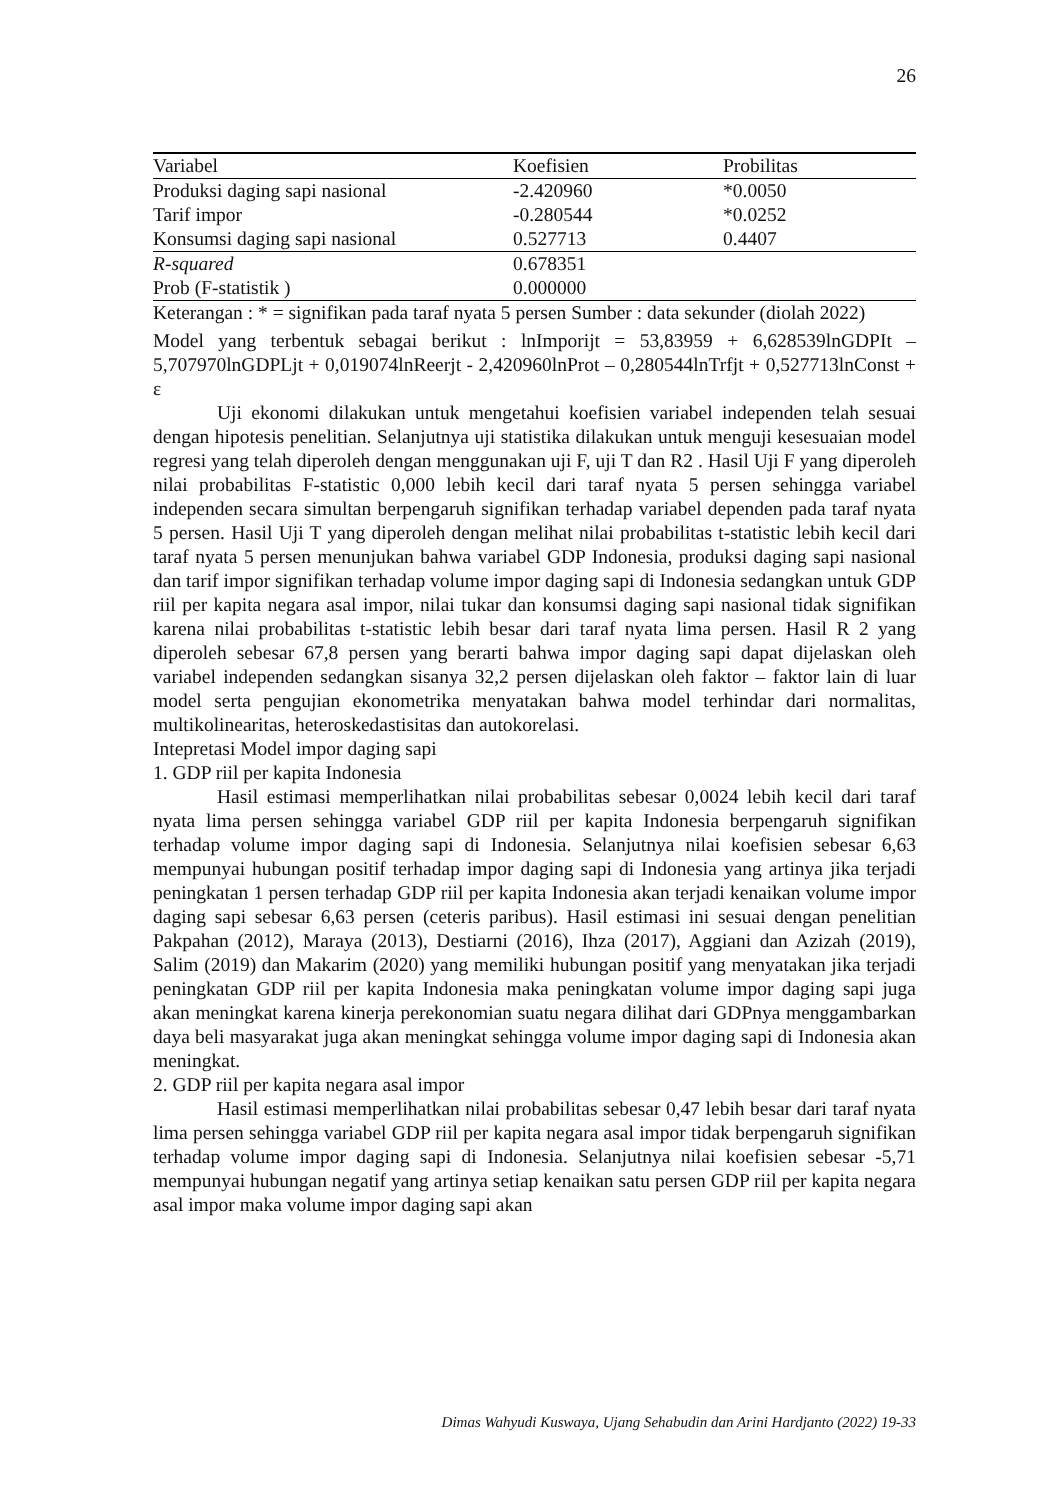26
| Variabel | Koefisien | Probilitas |
| Produksi daging sapi nasional | -2.420960 | *0.0050 |
| Tarif impor | -0.280544 | *0.0252 |
| Konsumsi daging sapi nasional | 0.527713 | 0.4407 |
| R-squared | 0.678351 | |
| Prob (F-statistik ) | 0.000000 | |
Keterangan : * = signifikan pada taraf nyata 5 persen Sumber : data sekunder (diolah 2022)
Model yang terbentuk sebagai berikut : lnImporijt = 53,83959 + 6,628539lnGDPIt – 5,707970lnGDPLjt + 0,019074lnReerjt - 2,420960lnProt – 0,280544lnTrfjt + 0,527713lnConst + ε
Uji ekonomi dilakukan untuk mengetahui koefisien variabel independen telah sesuai dengan hipotesis penelitian. Selanjutnya uji statistika dilakukan untuk menguji kesesuaian model regresi yang telah diperoleh dengan menggunakan uji F, uji T dan R2 . Hasil Uji F yang diperoleh nilai probabilitas F-statistic 0,000 lebih kecil dari taraf nyata 5 persen sehingga variabel independen secara simultan berpengaruh signifikan terhadap variabel dependen pada taraf nyata 5 persen. Hasil Uji T yang diperoleh dengan melihat nilai probabilitas t-statistic lebih kecil dari taraf nyata 5 persen menunjukan bahwa variabel GDP Indonesia, produksi daging sapi nasional dan tarif impor signifikan terhadap volume impor daging sapi di Indonesia sedangkan untuk GDP riil per kapita negara asal impor, nilai tukar dan konsumsi daging sapi nasional tidak signifikan karena nilai probabilitas t-statistic lebih besar dari taraf nyata lima persen. Hasil R 2 yang diperoleh sebesar 67,8 persen yang berarti bahwa impor daging sapi dapat dijelaskan oleh variabel independen sedangkan sisanya 32,2 persen dijelaskan oleh faktor – faktor lain di luar model serta pengujian ekonometrika menyatakan bahwa model terhindar dari normalitas, multikolinearitas, heteroskedastisitas dan autokorelasi.
Intepretasi Model impor daging sapi
1. GDP riil per kapita Indonesia
Hasil estimasi memperlihatkan nilai probabilitas sebesar 0,0024 lebih kecil dari taraf nyata lima persen sehingga variabel GDP riil per kapita Indonesia berpengaruh signifikan terhadap volume impor daging sapi di Indonesia. Selanjutnya nilai koefisien sebesar 6,63 mempunyai hubungan positif terhadap impor daging sapi di Indonesia yang artinya jika terjadi peningkatan 1 persen terhadap GDP riil per kapita Indonesia akan terjadi kenaikan volume impor daging sapi sebesar 6,63 persen (ceteris paribus). Hasil estimasi ini sesuai dengan penelitian Pakpahan (2012), Maraya (2013), Destiarni (2016), Ihza (2017), Aggiani dan Azizah (2019), Salim (2019) dan Makarim (2020) yang memiliki hubungan positif yang menyatakan jika terjadi peningkatan GDP riil per kapita Indonesia maka peningkatan volume impor daging sapi juga akan meningkat karena kinerja perekonomian suatu negara dilihat dari GDPnya menggambarkan daya beli masyarakat juga akan meningkat sehingga volume impor daging sapi di Indonesia akan meningkat.
2. GDP riil per kapita negara asal impor
Hasil estimasi memperlihatkan nilai probabilitas sebesar 0,47 lebih besar dari taraf nyata lima persen sehingga variabel GDP riil per kapita negara asal impor tidak berpengaruh signifikan terhadap volume impor daging sapi di Indonesia. Selanjutnya nilai koefisien sebesar -5,71 mempunyai hubungan negatif yang artinya setiap kenaikan satu persen GDP riil per kapita negara asal impor maka volume impor daging sapi akan
Dimas Wahyudi Kuswaya, Ujang Sehabudin dan Arini Hardjanto (2022) 19-33